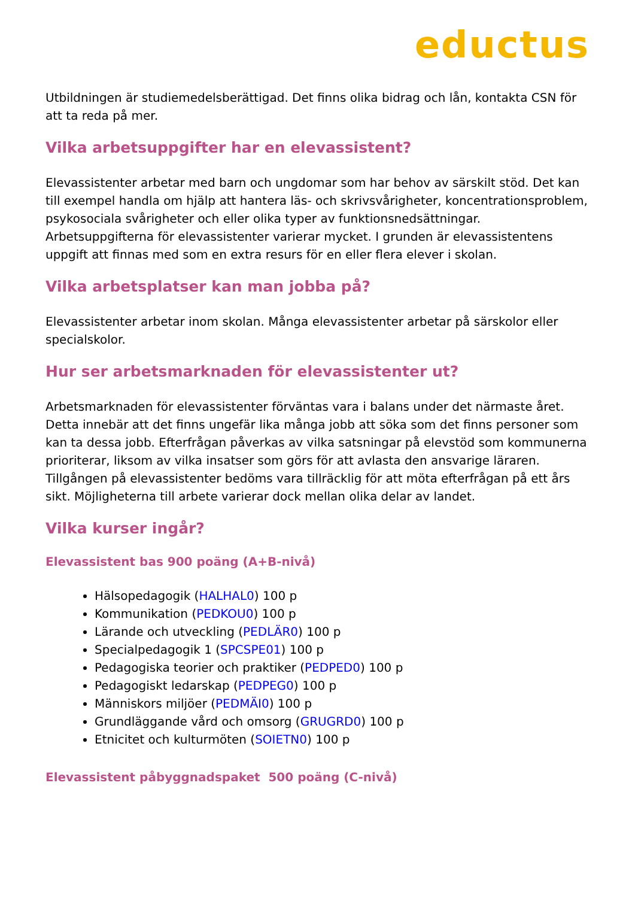eductus
Utbildningen är studiemedelsberättigad. Det finns olika bidrag och lån, kontakta CSN för att ta reda på mer.
Vilka arbetsuppgifter har en elevassistent?
Elevassistenter arbetar med barn och ungdomar som har behov av särskilt stöd. Det kan till exempel handla om hjälp att hantera läs- och skrivsvårigheter, koncentrationsproblem, psykosociala svårigheter och eller olika typer av funktionsnedsättningar. Arbetsuppgifterna för elevassistenter varierar mycket. I grunden är elevassistentens uppgift att finnas med som en extra resurs för en eller flera elever i skolan.
Vilka arbetsplatser kan man jobba på?
Elevassistenter arbetar inom skolan. Många elevassistenter arbetar på särskolor eller specialskolor.
Hur ser arbetsmarknaden för elevassistenter ut?
Arbetsmarknaden för elevassistenter förväntas vara i balans under det närmaste året. Detta innebär att det finns ungefär lika många jobb att söka som det finns personer som kan ta dessa jobb. Efterfrågan påverkas av vilka satsningar på elevstöd som kommunerna prioriterar, liksom av vilka insatser som görs för att avlasta den ansvarige läraren. Tillgången på elevassistenter bedöms vara tillräcklig för att möta efterfrågan på ett års sikt. Möjligheterna till arbete varierar dock mellan olika delar av landet.
Vilka kurser ingår?
Elevassistent bas 900 poäng (A+B-nivå)
Hälsopedagogik (HALHAL0) 100 p
Kommunikation (PEDKOU0) 100 p
Lärande och utveckling (PEDLÄR0) 100 p
Specialpedagogik 1 (SPCSPE01) 100 p
Pedagogiska teorier och praktiker (PEDPED0) 100 p
Pedagogiskt ledarskap (PEDPEG0) 100 p
Människors miljöer (PEDMÄI0) 100 p
Grundläggande vård och omsorg (GRUGRD0) 100 p
Etnicitet och kulturmöten (SOIETN0) 100 p
Elevassistent påbyggnadspaket 500 poäng (C-nivå)